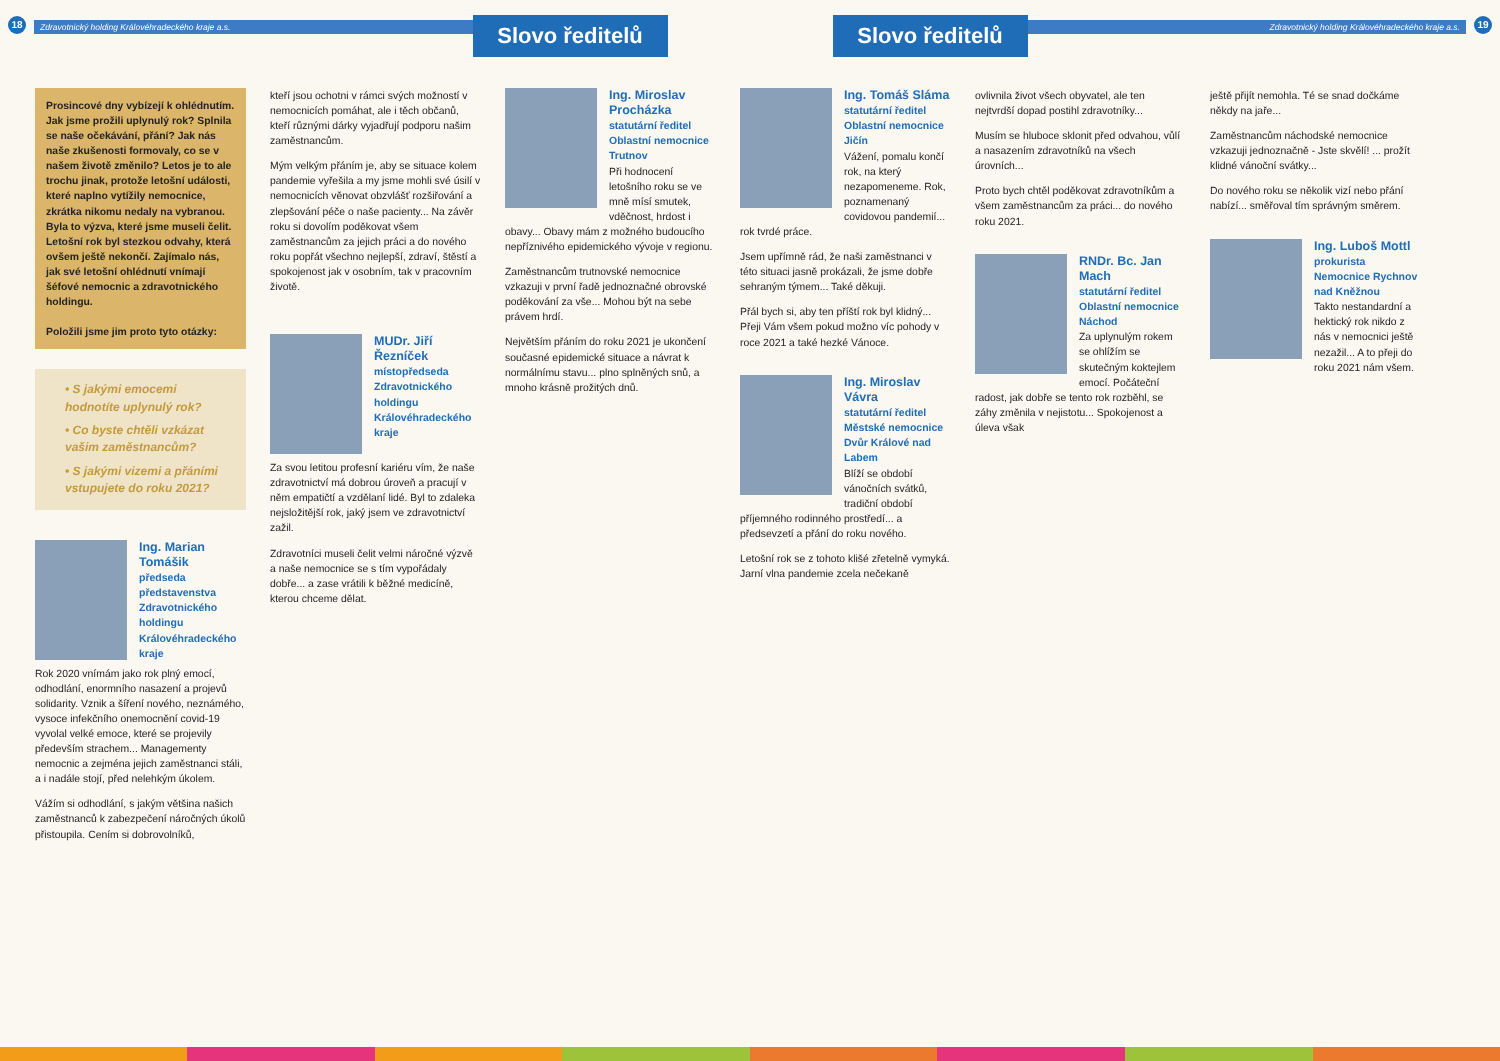18
Zdravotnický holding Královéhradeckého kraje a.s.
Slovo ředitelů Slovo ředitelů
Zdravotnický holding Královéhradeckého kraje a.s.
19
Prosincové dny vybízejí k ohlédnutím. Jak jsme prožili uplynulý rok? Splnila se naše očekávání, přání? Jak nás naše zkušenosti formovaly, co se v našem životě změnilo? Letos je to ale trochu jinak, protože letošní události, které naplno vytížily nemocnice, zkrátka nikomu nedaly na vybranou. Byla to výzva, které jsme museli čelit. Letošní rok byl stezkou odvahy, která ovšem ještě nekončí. Zajímalo nás, jak své letošní ohlédnutí vnímají šéfové nemocnic a zdravotnického holdingu.
Položili jsme jim proto tyto otázky:
• S jakými emocemi hodnotíte uplynulý rok?
• Co byste chtěli vzkázat vašim zaměstnancům?
• S jakými vizemi a přáními vstupujete do roku 2021?
Ing. Marian Tomášik
předseda představenstva Zdravotnického holdingu Královéhradeckého kraje
Rok 2020 vnímám jako rok plný emocí, odhodlání, enormního nasazení a projevů solidarity. Vznik a šíření nového, neznámého, vysoce infekčního onemocnění covid-19 vyvolal velké emoce, které se projevily především strachem... Managementy nemocnic a zejména jejich zaměstnanci stáli, a i nadále stojí, před nelehkým úkolem.
Vážím si odhodlání, s jakým většina našich zaměstnanců k zabezpečení náročných úkolů přistoupila. Cením si dobrovolníků,
kteří jsou ochotni v rámci svých možností v nemocnicích pomáhat, ale i těch občanů, kteří různými dárky vyjadřují podporu našim zaměstnancům.
Mým velkým přáním je, aby se situace kolem pandemie vyřešila a my jsme mohli své úsilí v nemocnicích věnovat obzvlášť rozšiřování a zlepšování péče o naše pacienty... Na závěr roku si dovolím poděkovat všem zaměstnancům za jejich práci a do nového roku popřát všechno nejlepší, zdraví, štěstí a spokojenost jak v osobním, tak v pracovním životě.
MUDr. Jiří Řezníček
místopředseda Zdravotnického holdingu Královéhradeckého kraje
Za svou letitou profesní kariéru vím, že naše zdravotnictví má dobrou úroveň a pracují v něm empatičtí a vzdělaní lidé. Byl to zdaleka nejsložitější rok, jaký jsem ve zdravotnictví zažil.
Zdravotníci museli čelit velmi náročné výzvě a naše nemocnice se s tím vypořádaly dobře... a zase vrátili k běžné medicíně, kterou chceme dělat.
Ing. Miroslav Procházka
statutární ředitel Oblastní nemocnice Trutnov
Při hodnocení letošního roku se ve mně mísí smutek, vděčnost, hrdost i obavy... Obavy mám z možného budoucího nepříznivého epidemického vývoje v regionu.
Zaměstnancům trutnovské nemocnice vzkazuji v první řadě jednoznačné obrovské poděkování za vše... Mohou být na sebe právem hrdí.
Největším přáním do roku 2021 je ukončení současné epidemické situace a návrat k normálnímu stavu... plno splněných snů, a mnoho krásně prožitých dnů.
Ing. Tomáš Sláma
statutární ředitel Oblastní nemocnice Jičín
Vážení, pomalu končí rok, na který nezapomeneme. Rok, poznamenaný covidovou pandemií... rok tvrdé práce.
Jsem upřímně rád, že naši zaměstnanci v této situaci jasně prokázali, že jsme dobře sehraným týmem... Také děkuji.
Přál bych si, aby ten příští rok byl klidný... Přeji Vám všem pokud možno víc pohody v roce 2021 a také hezké Vánoce.
Ing. Miroslav Vávra
statutární ředitel Městské nemocnice Dvůr Králové nad Labem
Blíží se období vánočních svátků, tradiční období příjemného rodinného prostředí... a předsevzetí a přání do roku nového.
Letošní rok se z tohoto klišé zřetelně vymyká. Jarní vlna pandemie zcela nečekaně
ovlivnila život všech obyvatel, ale ten nejtvrdší dopad postihl zdravotníky...
Musím se hluboce sklonit před odvahou, vůlí a nasazením zdravotníků na všech úrovních...
Proto bych chtěl poděkovat zdravotníkům a všem zaměstnancům za práci... do nového roku 2021.
RNDr. Bc. Jan Mach
statutární ředitel Oblastní nemocnice Náchod
Za uplynulým rokem se ohlížím se skutečným koktejlem emocí. Počáteční radost, jak dobře se tento rok rozběhl, se záhy změnila v nejistotu... Spokojenost a úleva však
ještě přijít nemohla. Té se snad dočkáme někdy na jaře...
Zaměstnancům náchodské nemocnice vzkazuji jednoznačně - Jste skvělí! ... prožít klidné vánoční svátky...
Do nového roku se několik vizí nebo přání nabízí... směřoval tím správným směrem.
Ing. Luboš Mottl
prokurista Nemocnice Rychnov nad Kněžnou
Takto nestandardní a hektický rok nikdo z nás v nemocnici ještě nezažil... A to přeji do roku 2021 nám všem.